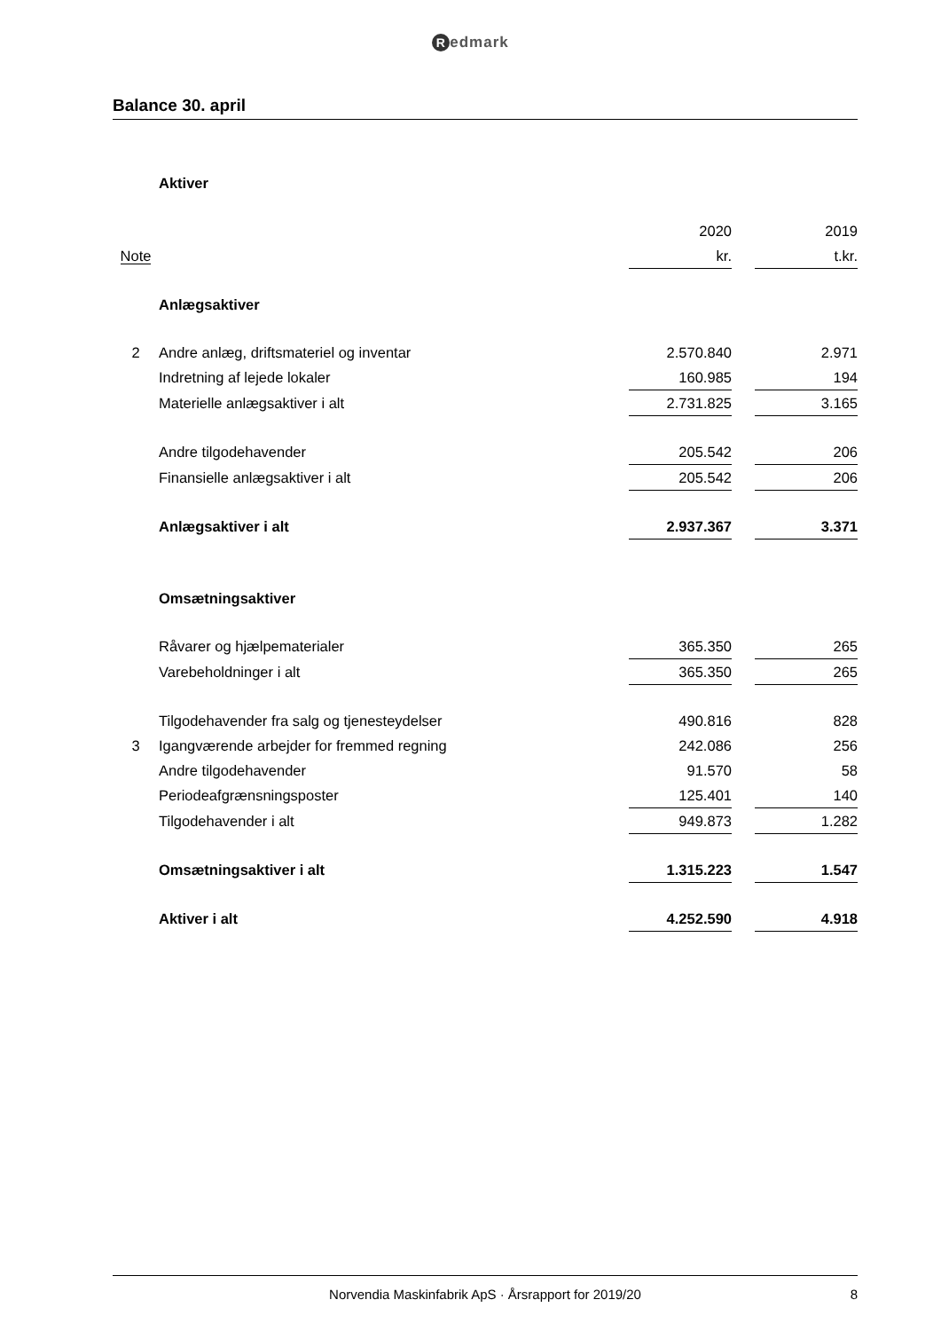Redmark
Balance 30. april
| | Aktiver | | | |
| | | 2020 | | 2019 |
| Note | | kr. | | t.kr. |
| | Anlægsaktiver | | | |
| 2 | Andre anlæg, driftsmateriel og inventar | 2.570.840 | | 2.971 |
| | Indretning af lejede lokaler | 160.985 | | 194 |
| | Materielle anlægsaktiver i alt | 2.731.825 | | 3.165 |
| | Andre tilgodehavender | 205.542 | | 206 |
| | Finansielle anlægsaktiver i alt | 205.542 | | 206 |
| | Anlægsaktiver i alt | 2.937.367 | | 3.371 |
| | Omsætningsaktiver | | | |
| | Råvarer og hjælpematerialer | 365.350 | | 265 |
| | Varebeholdninger i alt | 365.350 | | 265 |
| | Tilgodehavender fra salg og tjenesteydelser | 490.816 | | 828 |
| 3 | Igangværende arbejder for fremmed regning | 242.086 | | 256 |
| | Andre tilgodehavender | 91.570 | | 58 |
| | Periodeafgrænsningsposter | 125.401 | | 140 |
| | Tilgodehavender i alt | 949.873 | | 1.282 |
| | Omsætningsaktiver i alt | 1.315.223 | | 1.547 |
| | Aktiver i alt | 4.252.590 | | 4.918 |
Norvendia Maskinfabrik ApS · Årsrapport for 2019/20
8